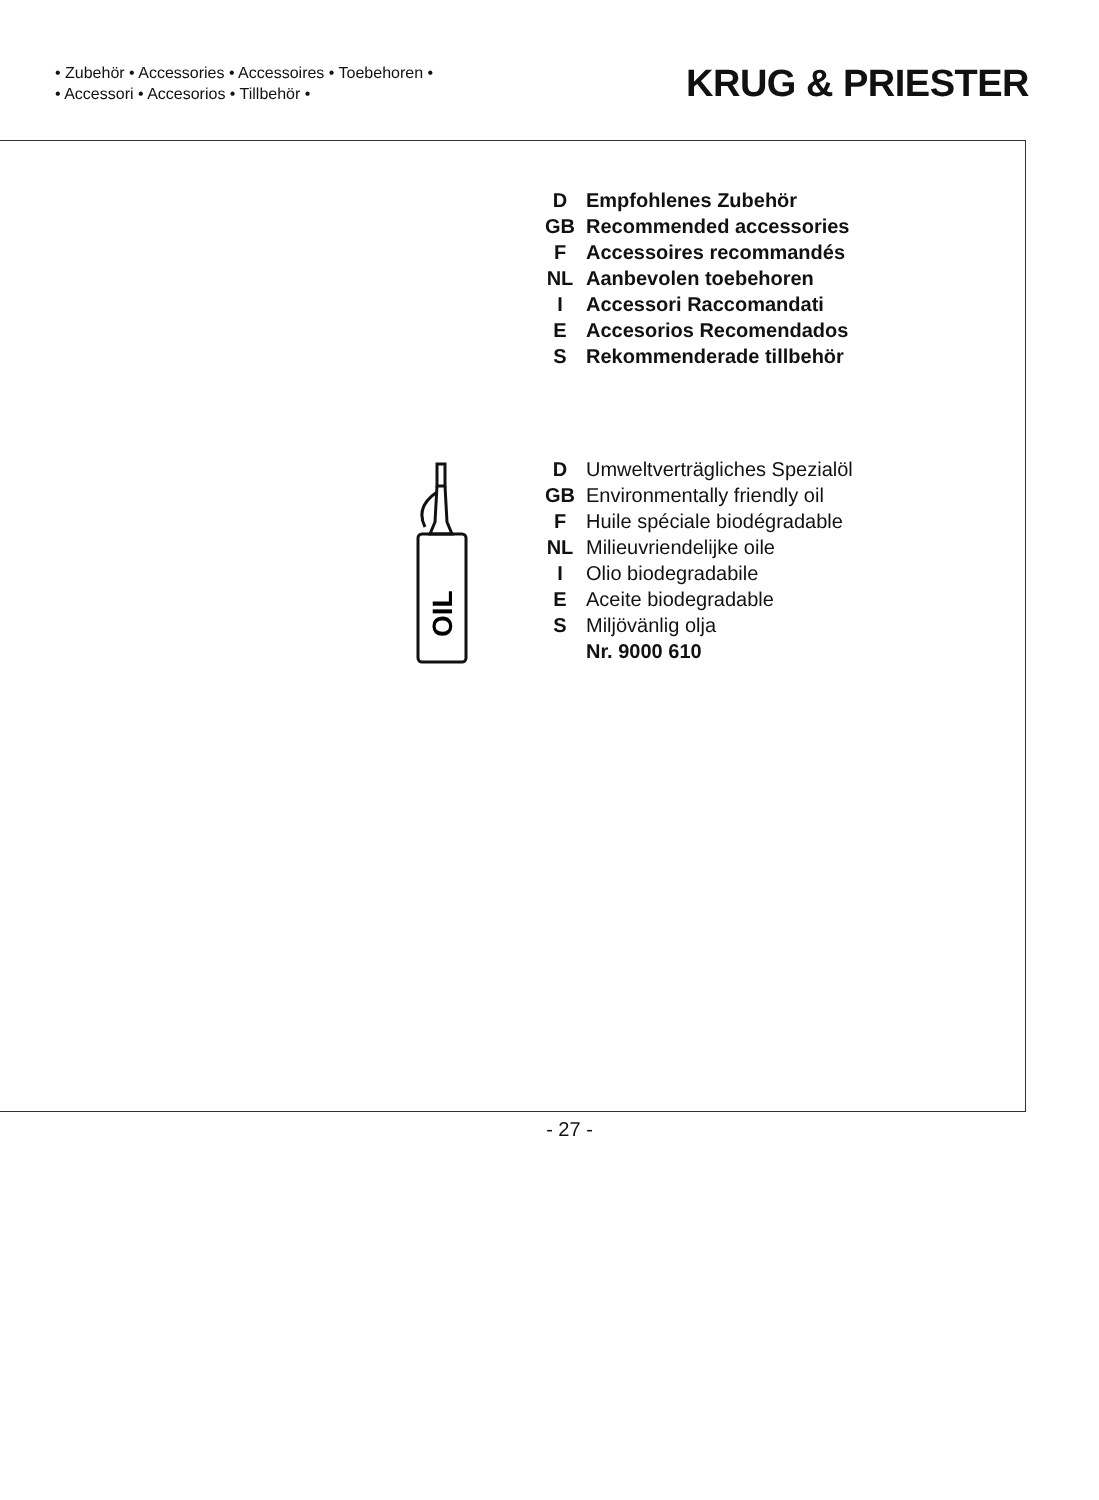• Zubehör • Accessories • Accessoires • Toebehoren •
• Accessori • Accesorios • Tillbehör •
KRUG & PRIESTER
D Empfohlenes Zubehör
GB Recommended accessories
F Accessoires recommandés
NL Aanbevolen toebehoren
I Accessori Raccomandati
E Accesorios Recomendados
S Rekommenderade tillbehör
OIL
D Umweltverträgliches Spezialöl
GB Environmentally friendly oil
F Huile spéciale biodégradable
NL Milieuvriendelijke oile
I Olio biodegradabile
E Aceite biodegradable
S Miljövänlig olja
Nr. 9000 610
- 27 -